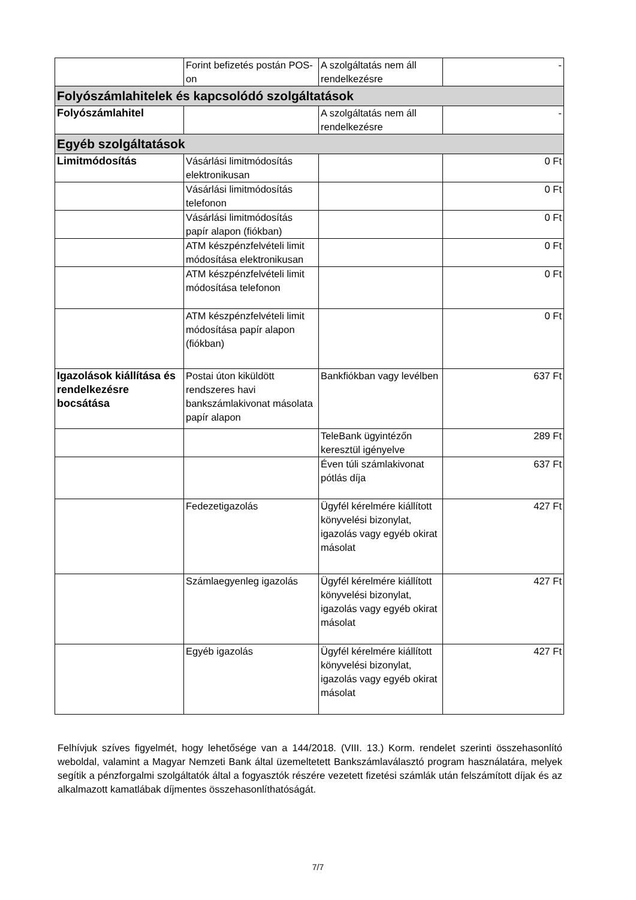| | Forint befizetés postán POS-on | A szolgáltatás nem áll rendelkezésre | - |
| Folyószámlahitelek és kapcsolódó szolgáltatások | | | |
| Folyószámlahitel | | A szolgáltatás nem áll rendelkezésre | - |
| Egyéb szolgáltatások | | | |
| Limitmódosítás | Vásárlási limitmódosítás elektronikusan | | 0 Ft |
| | Vásárlási limitmódosítás telefonon | | 0 Ft |
| | Vásárlási limitmódosítás papír alapon (fiókban) | | 0 Ft |
| | ATM készpénzfelvételi limit módosítása elektronikusan | | 0 Ft |
| | ATM készpénzfelvételi limit módosítása telefonon | | 0 Ft |
| | ATM készpénzfelvételi limit módosítása papír alapon (fiókban) | | 0 Ft |
| Igazolások kiállítása és rendelkezésre bocsátása | Postai úton kiküldött rendszeres havi bankszámlakivonat másolata papír alapon | Bankfiókban vagy levélben | 637 Ft |
| | | TeleBank ügyintézőn keresztül igényelve | 289 Ft |
| | | Éven túli számlakivonat pótlás díja | 637 Ft |
| | Fedezetigazolás | Ügyfél kérelmére kiállított könyvelési bizonylat, igazolás vagy egyéb okirat másolat | 427 Ft |
| | Számlaegyenleg igazolás | Ügyfél kérelmére kiállított könyvelési bizonylat, igazolás vagy egyéb okirat másolat | 427 Ft |
| | Egyéb igazolás | Ügyfél kérelmére kiállított könyvelési bizonylat, igazolás vagy egyéb okirat másolat | 427 Ft |
Felhívjuk szíves figyelmét, hogy lehetősége van a 144/2018. (VIII. 13.) Korm. rendelet szerinti összehasonlító weboldal, valamint a Magyar Nemzeti Bank által üzemeltetett Bankszámlaválasztó program használatára, melyek segítik a pénzforgalmi szolgáltatók által a fogyasztók részére vezetett fizetési számlák után felszámított díjak és az alkalmazott kamatlábak díjmentes összehasonlíthatóságát.
7/7